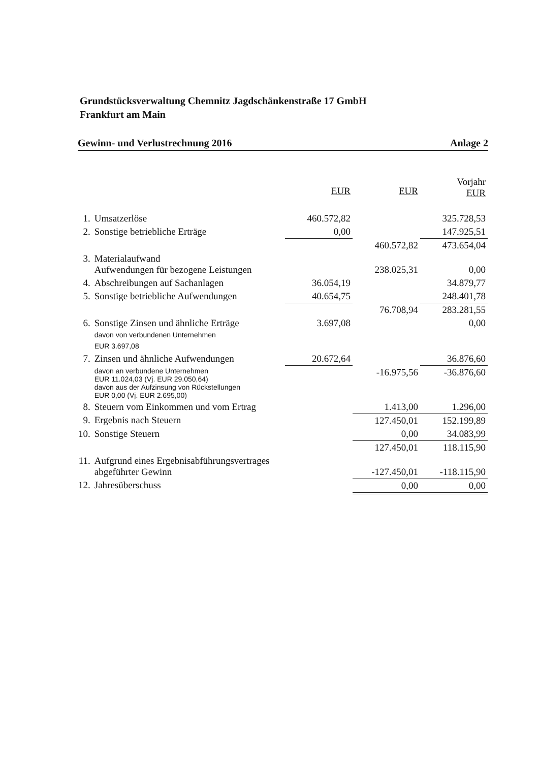Grundstücksverwaltung Chemnitz Jagdschänkenstraße 17 GmbH
Frankfurt am Main
Gewinn- und Verlustrechnung 2016 Anlage 2
| | | EUR | EUR | Vorjahr EUR |
| --- | --- | --- | --- | --- |
| 1. | Umsatzerlöse | 460.572,82 | | 325.728,53 |
| 2. | Sonstige betriebliche Erträge | 0,00 | | 147.925,51 |
| | | | 460.572,82 | 473.654,04 |
| 3. | Materialaufwand Aufwendungen für bezogene Leistungen | | 238.025,31 | 0,00 |
| 4. | Abschreibungen auf Sachanlagen | 36.054,19 | | 34.879,77 |
| 5. | Sonstige betriebliche Aufwendungen | 40.654,75 | | 248.401,78 |
| | | | 76.708,94 | 283.281,55 |
| 6. | Sonstige Zinsen und ähnliche Erträge davon von verbundenen Unternehmen EUR 3.697,08 | 3.697,08 | | 0,00 |
| 7. | Zinsen und ähnliche Aufwendungen | 20.672,64 | | 36.876,60 |
| | davon an verbundene Unternehmen EUR 11.024,03 (Vj. EUR 29.050,64) davon aus der Aufzinsung von Rückstellungen EUR 0,00 (Vj. EUR 2.695,00) | | -16.975,56 | -36.876,60 |
| 8. | Steuern vom Einkommen und vom Ertrag | | 1.413,00 | 1.296,00 |
| 9. | Ergebnis nach Steuern | | 127.450,01 | 152.199,89 |
| 10. | Sonstige Steuern | | 0,00 | 34.083,99 |
| | | | 127.450,01 | 118.115,90 |
| 11. | Aufgrund eines Ergebnisabführungsvertrages abgeführter Gewinn | | -127.450,01 | -118.115,90 |
| 12. | Jahresüberschuss | | 0,00 | 0,00 |